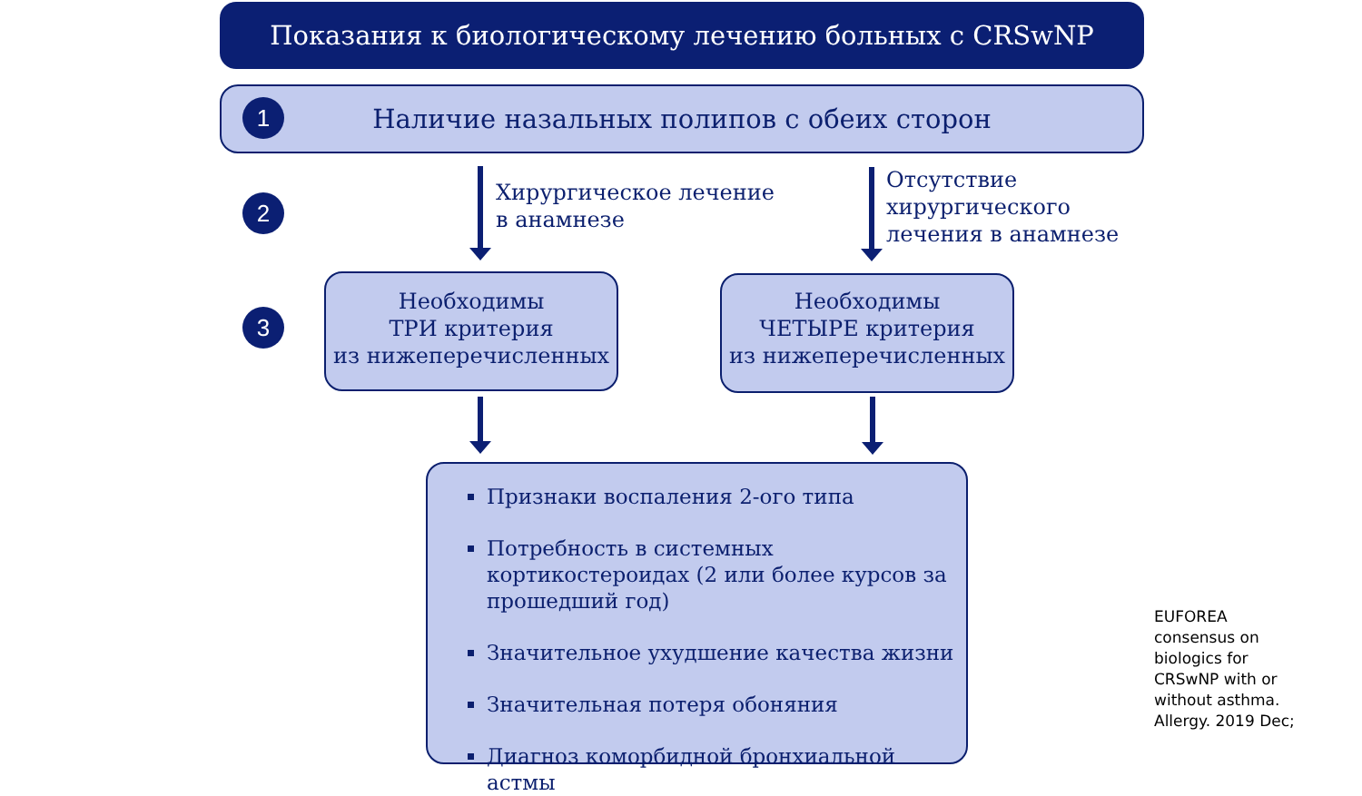Показания к биологическому лечению больных с CRSwNP
Наличие назальных полипов с обеих сторон 1
2
3
Хирургическое лечение
в анамнезе
Отсутствие
хирургического
лечения в анамнезе
Необходимы
ТРИ критерия
из нижеперечисленных
Необходимы
ЧЕТЫРЕ критерия
из нижеперечисленных
Признаки воспаления 2-ого типа
Потребность в системных кортикостероидах (2 или более курсов за прошедший год)
Значительное ухудшение качества жизни
Значительная потеря обоняния
Диагноз коморбидной бронхиальной астмы
EUFOREA
consensus on
biologics for
CRSwNP with or
without asthma.
Allergy. 2019 Dec;